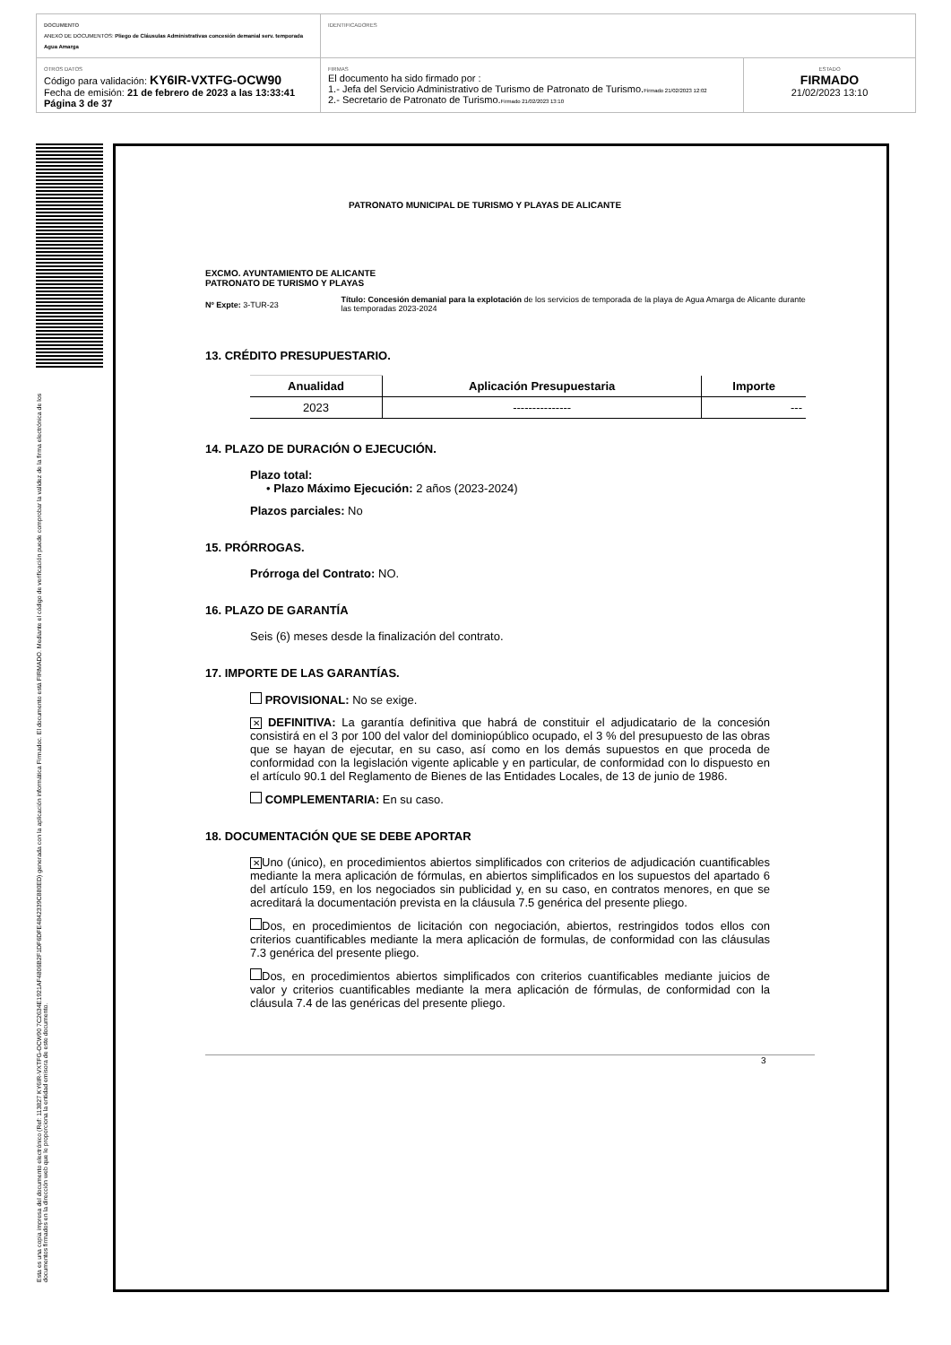DOCUMENTO
ANEXO DE DOCUMENTOS: Pliego de Cláusulas Administrativas concesión demanial serv. temporada Agua Amarga
IDENTIFICADORES
OTROS DATOS
Código para validación: KY6IR-VXTFG-OCW90
Fecha de emisión: 21 de febrero de 2023 a las 13:33:41
Página 3 de 37
FIRMAS
El documento ha sido firmado por :
1.- Jefa del Servicio Administrativo de Turismo de Patronato de Turismo.Firmado 21/02/2023 12:02
2.- Secretario de Patronato de Turismo.Firmado 21/02/2023 13:10
ESTADO
FIRMADO
21/02/2023 13:10
Esta es una copia impresa del documento electrónico (Ref: 113827 KY6IR-VXTFG-OCW90 7C2634E1921AF4806B2F1DF6DFE4842339C880ED) generada con la aplicación informática Firmadoc. El documento está FIRMADO. Mediante el código de verificación puede comprobar la validez de la firma electrónica de los documentos firmados en la dirección web que le proporciona la entidad emisora de este documento.
PATRONATO MUNICIPAL DE TURISMO Y PLAYAS DE ALICANTE
EXCMO. AYUNTAMIENTO DE ALICANTE
PATRONATO DE TURISMO Y PLAYAS
Nº Expte: 3-TUR-23
Título: Concesión demanial para la explotación de los servicios de temporada de la playa de Agua Amarga de Alicante durante las temporadas 2023-2024
13. CRÉDITO PRESUPUESTARIO.
| Anualidad | Aplicación Presupuestaria | Importe |
| --- | --- | --- |
| 2023 | --------------- | --- |
14. PLAZO DE DURACIÓN O EJECUCIÓN.
Plazo total:
• Plazo Máximo Ejecución: 2 años (2023-2024)
Plazos parciales: No
15. PRÓRROGAS.
Prórroga del Contrato: NO.
16. PLAZO DE GARANTÍA
Seis (6) meses desde la finalización del contrato.
17. IMPORTE DE LAS GARANTÍAS.
PROVISIONAL: No se exige.
✕ DEFINITIVA: La garantía definitiva que habrá de constituir el adjudicatario de la concesión consistirá en el 3 por 100 del valor del dominiopúblico ocupado, el 3 % del presupuesto de las obras que se hayan de ejecutar, en su caso, así como en los demás supuestos en que proceda de conformidad con la legislación vigente aplicable y en particular, de conformidad con lo dispuesto en el artículo 90.1 del Reglamento de Bienes de las Entidades Locales, de 13 de junio de 1986.
COMPLEMENTARIA: En su caso.
18. DOCUMENTACIÓN QUE SE DEBE APORTAR
✕ Uno (único), en procedimientos abiertos simplificados con criterios de adjudicación cuantificables mediante la mera aplicación de fórmulas, en abiertos simplificados en los supuestos del apartado 6 del artículo 159, en los negociados sin publicidad y, en su caso, en contratos menores, en que se acreditará la documentación prevista en la cláusula 7.5 genérica del presente pliego.
Dos, en procedimientos de licitación con negociación, abiertos, restringidos todos ellos con criterios cuantificables mediante la mera aplicación de formulas, de conformidad con las cláusulas 7.3 genérica del presente pliego.
Dos, en procedimientos abiertos simplificados con criterios cuantificables mediante juicios de valor y criterios cuantificables mediante la mera aplicación de fórmulas, de conformidad con la cláusula 7.4 de las genéricas del presente pliego.
3